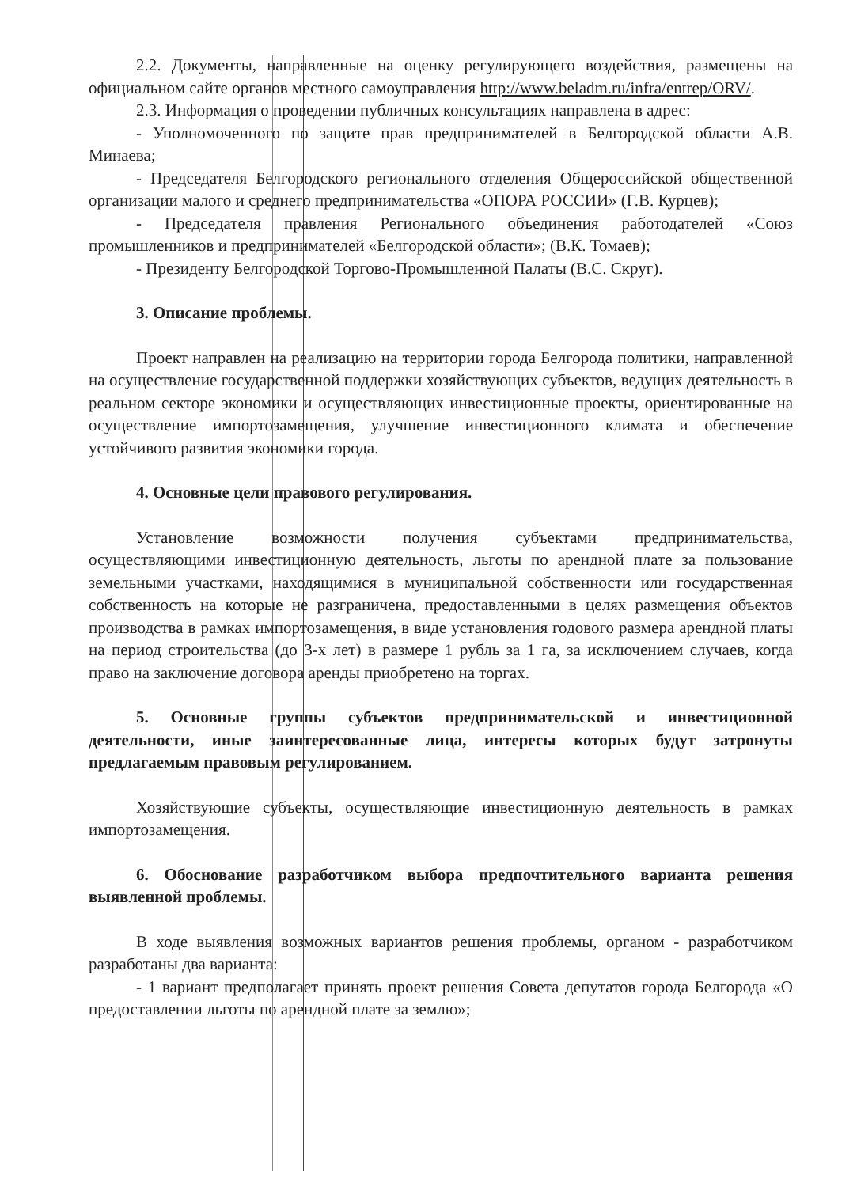2.2. Документы, направленные на оценку регулирующего воздействия, размещены на официальном сайте органов местного самоуправления http://www.beladm.ru/infra/entrep/ORV/.
2.3. Информация о проведении публичных консультациях направлена в адрес:
- Уполномоченного по защите прав предпринимателей в Белгородской области А.В. Минаева;
- Председателя Белгородского регионального отделения Общероссийской общественной организации малого и среднего предпринимательства «ОПОРА РОССИИ» (Г.В. Курцев);
- Председателя правления Регионального объединения работодателей «Союз промышленников и предпринимателей «Белгородской области»; (В.К. Томаев);
- Президенту Белгородской Торгово-Промышленной Палаты (В.С. Скруг).
3. Описание проблемы.
Проект направлен на реализацию на территории города Белгорода политики, направленной на осуществление государственной поддержки хозяйствующих субъектов, ведущих деятельность в реальном секторе экономики и осуществляющих инвестиционные проекты, ориентированные на осуществление импортозамещения, улучшение инвестиционного климата и обеспечение устойчивого развития экономики города.
4. Основные цели правового регулирования.
Установление возможности получения субъектами предпринимательства, осуществляющими инвестиционную деятельность, льготы по арендной плате за пользование земельными участками, находящимися в муниципальной собственности или государственная собственность на которые не разграничена, предоставленными в целях размещения объектов производства в рамках импортозамещения, в виде установления годового размера арендной платы на период строительства (до 3-х лет) в размере 1 рубль за 1 га, за исключением случаев, когда право на заключение договора аренды приобретено на торгах.
5. Основные группы субъектов предпринимательской и инвестиционной деятельности, иные заинтересованные лица, интересы которых будут затронуты предлагаемым правовым регулированием.
Хозяйствующие субъекты, осуществляющие инвестиционную деятельность в рамках импортозамещения.
6. Обоснование разработчиком выбора предпочтительного варианта решения выявленной проблемы.
В ходе выявления возможных вариантов решения проблемы, органом - разработчиком разработаны два варианта:
- 1 вариант предполагает принять проект решения Совета депутатов города Белгорода «О предоставлении льготы по арендной плате за землю»;